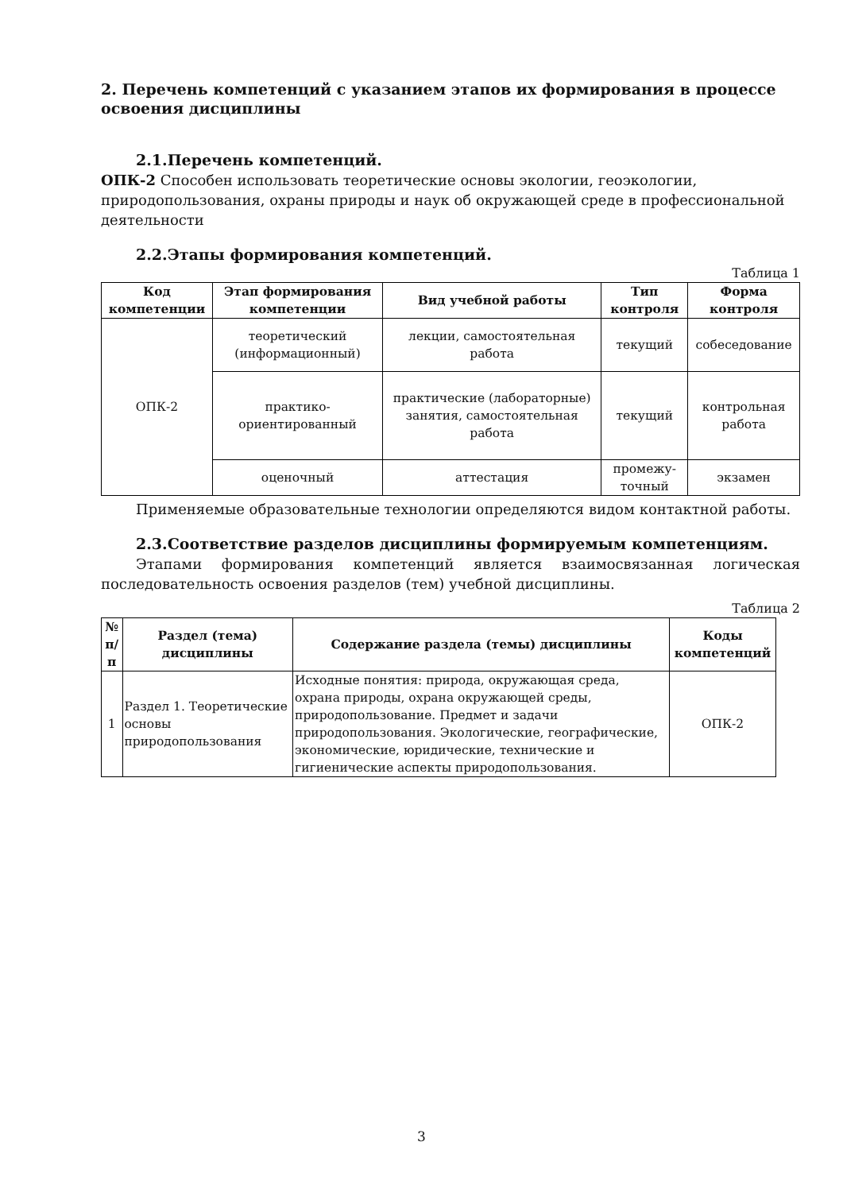2. Перечень компетенций с указанием этапов их формирования в процессе освоения дисциплины
2.1.Перечень компетенций.
ОПК-2 Способен использовать теоретические основы экологии, геоэкологии, природопользования, охраны природы и наук об окружающей среде в профессиональной деятельности
2.2.Этапы формирования компетенций.
Таблица 1
| Код компетенции | Этап формирования компетенции | Вид учебной работы | Тип контроля | Форма контроля |
| --- | --- | --- | --- | --- |
| ОПК-2 | теоретический (информационный) | лекции, самостоятельная работа | текущий | собеседование |
| | практико-ориентированный | практические (лабораторные) занятия, самостоятельная работа | текущий | контрольная работа |
| | оценочный | аттестация | промежу-точный | экзамен |
Применяемые образовательные технологии определяются видом контактной работы.
2.3.Соответствие разделов дисциплины формируемым компетенциям.
Этапами формирования компетенций является взаимосвязанная логическая последовательность освоения разделов (тем) учебной дисциплины.
Таблица 2
| № п/п | Раздел (тема) дисциплины | Содержание раздела (темы) дисциплины | Коды компетенций |
| --- | --- | --- | --- |
| 1 | Раздел 1. Теоретические основы природопользования | Исходные понятия: природа, окружающая среда, охрана природы, охрана окружающей среды, природопользование. Предмет и задачи природопользования. Экологические, географические, экономические, юридические, технические и гигиенические аспекты природопользования. | ОПК-2 |
3